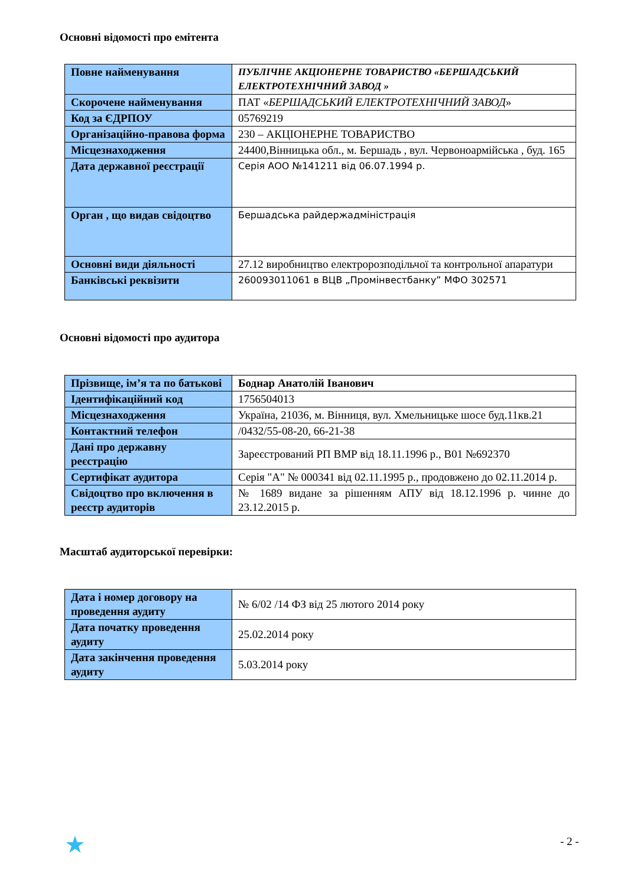Основні відомості про емітента
| Повне найменування | ПУБЛІЧНЕ АКЦІОНЕРНЕ ТОВАРИСТВО «БЕРШАДСЬКИЙ ЕЛЕКТРОТЕХНІЧНИЙ ЗАВОД » |
| Скорочене найменування | ПАТ « БЕРШАДСЬКИЙ ЕЛЕКТРОТЕХНІЧНИЙ ЗАВОД » |
| Код за ЄДРПОУ | 05769219 |
| Організаційно-правова форма | 230 – АКЦІОНЕРНЕ ТОВАРИСТВО |
| Місцезнаходження | 24400,Вінницька обл., м. Бершадь , вул. Червоноармійська , буд. 165 |
| Дата державної реєстрації | Серія АОО №141211 від 06.07.1994 р. |
| Орган , що видав свідоцтво | Бершадська райдержадміністрація |
| Основні види діяльності | 27.12 виробництво електророзподільчої та контрольної апаратури |
| Банківські реквізити | 260093011061 в ВЦВ „Промінвестбанку” МФО 302571 |
Основні відомості про аудитора
| Прізвище, ім’я та по батькові | Боднар Анатолій Іванович |
| Ідентифікаційний код | 1756504013 |
| Місцезнаходження | Україна, 21036, м. Вінниця, вул. Хмельницьке шосе буд.11кв.21 |
| Контактний телефон | /0432/55-08-20, 66-21-38 |
| Дані про державну реєстрацію | Зареєстрований РП ВМР від 18.11.1996 р., В01 №692370 |
| Сертифікат аудитора | Серія "А" № 000341 від 02.11.1995 р., продовжено до 02.11.2014 р. |
| Свідоцтво про включення в реєстр аудиторів | № 1689 видане за рішенням АПУ від 18.12.1996 р. чинне до 23.12.2015 р. |
Масштаб аудиторської перевірки:
| Дата і номер договору на проведення аудиту | № 6/02 /14 ФЗ від 25 лютого 2014 року |
| Дата початку проведення аудиту | 25.02.2014 року |
| Дата закінчення проведення аудиту | 5.03.2014 року |
★ - 2 -